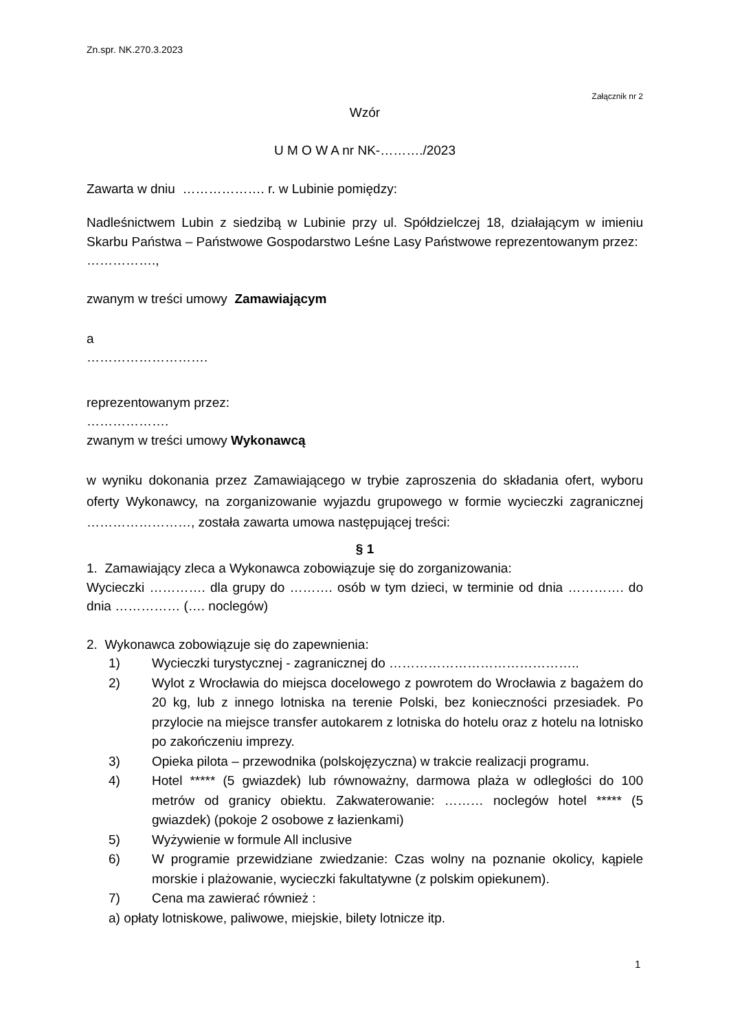Zn.spr. NK.270.3.2023
Załącznik nr 2
Wzór
U M O W A nr NK-………./2023
Zawarta w dniu ………………. r. w Lubinie pomiędzy:
Nadleśnictwem Lubin z siedzibą w Lubinie przy ul. Spółdzielczej 18, działającym w imieniu Skarbu Państwa – Państwowe Gospodarstwo Leśne Lasy Państwowe reprezentowanym przez:
…………….,
zwanym w treści umowy Zamawiającym
a
……………………….
reprezentowanym przez:
……………….
zwanym w treści umowy Wykonawcą
w wyniku dokonania przez Zamawiającego w trybie zaproszenia do składania ofert, wyboru oferty Wykonawcy, na zorganizowanie wyjazdu grupowego w formie wycieczki zagranicznej ……………………, została zawarta umowa następującej treści:
§ 1
1. Zamawiający zleca a Wykonawca zobowiązuje się do zorganizowania:
Wycieczki …………. dla grupy do ………. osób w tym dzieci, w terminie od dnia …………. do dnia …………… (…. noclegów)
2. Wykonawca zobowiązuje się do zapewnienia:
1) Wycieczki turystycznej - zagranicznej do ……………………………………..
2) Wylot z Wrocławia do miejsca docelowego z powrotem do Wrocławia z bagażem do 20 kg, lub z innego lotniska na terenie Polski, bez konieczności przesiadek. Po przylocie na miejsce transfer autokarem z lotniska do hotelu oraz z hotelu na lotnisko po zakończeniu imprezy.
3) Opieka pilota – przewodnika (polskojęzyczna) w trakcie realizacji programu.
4) Hotel ***** (5 gwiazdek) lub równoważny, darmowa plaża w odległości do 100 metrów od granicy obiektu. Zakwaterowanie: ……… noclegów hotel ***** (5 gwiazdek) (pokoje 2 osobowe z łazienkami)
5) Wyżywienie w formule All inclusive
6) W programie przewidziane zwiedzanie: Czas wolny na poznanie okolicy, kąpiele morskie i plażowanie, wycieczki fakultatywne (z polskim opiekunem).
7) Cena ma zawierać również :
a) opłaty lotniskowe, paliwowe, miejskie, bilety lotnicze itp.
1